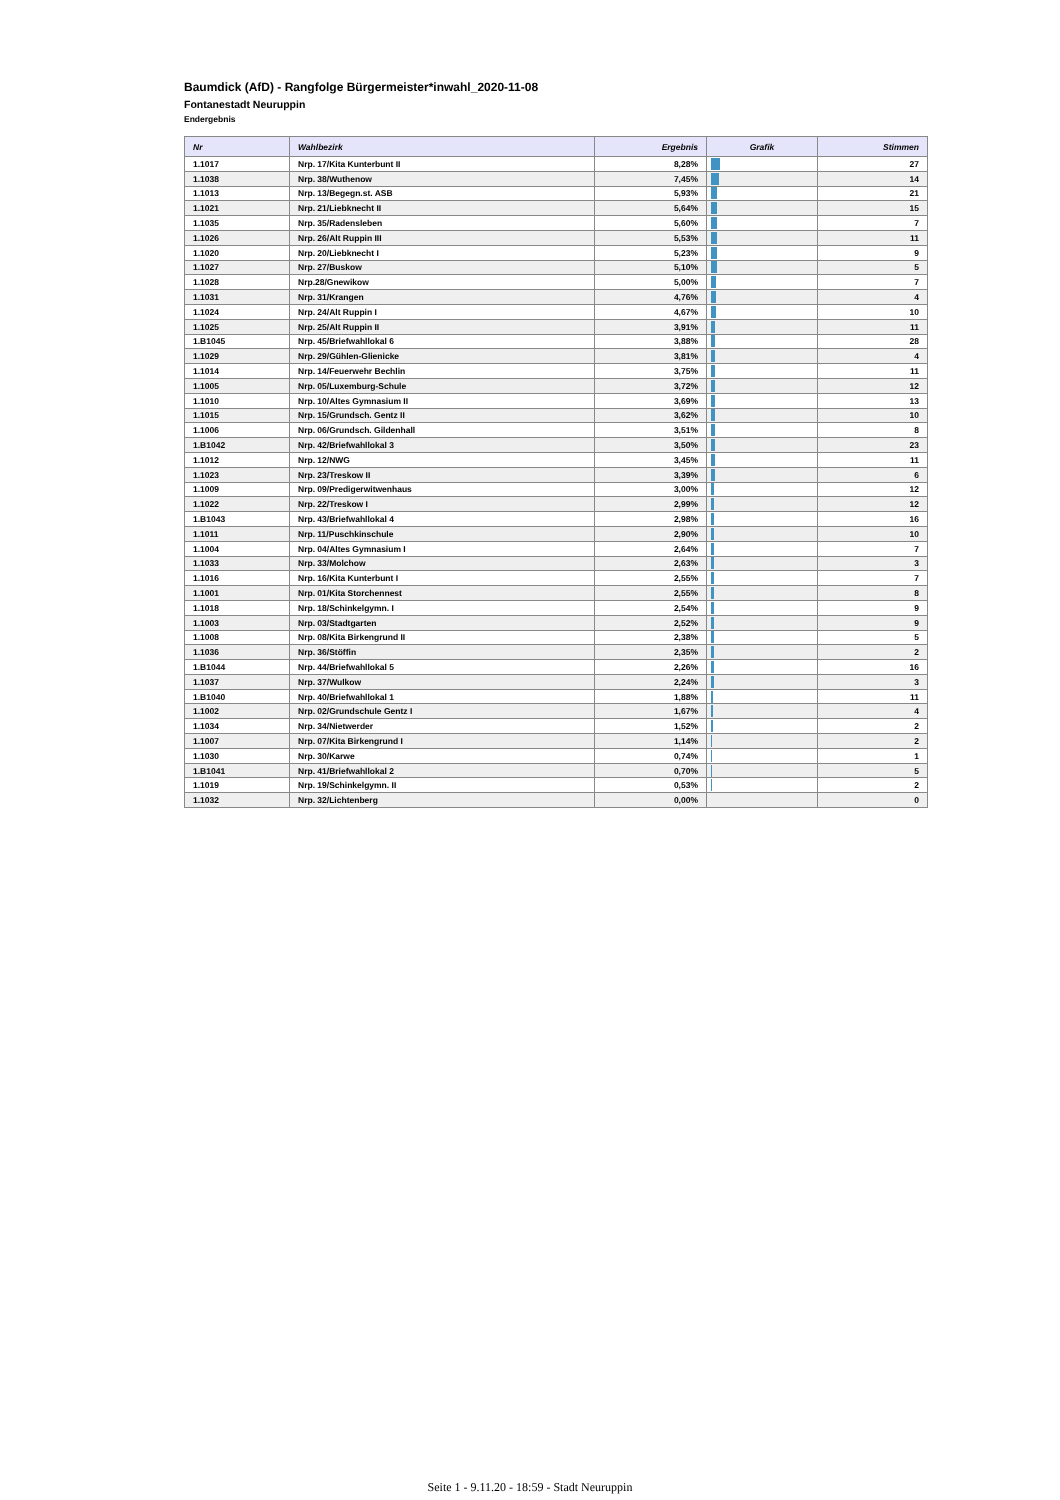Baumdick (AfD) - Rangfolge Bürgermeister*inwahl_2020-11-08
Fontanestadt Neuruppin
Endergebnis
| Nr | Wahlbezirk | Ergebnis | Grafik | Stimmen |
| --- | --- | --- | --- | --- |
| 1.1017 | Nrp. 17/Kita Kunterbunt II | 8,28% | | 27 |
| 1.1038 | Nrp. 38/Wuthenow | 7,45% | | 14 |
| 1.1013 | Nrp. 13/Begegn.st. ASB | 5,93% | | 21 |
| 1.1021 | Nrp. 21/Liebknecht II | 5,64% | | 15 |
| 1.1035 | Nrp. 35/Radensleben | 5,60% | | 7 |
| 1.1026 | Nrp. 26/Alt Ruppin III | 5,53% | | 11 |
| 1.1020 | Nrp. 20/Liebknecht I | 5,23% | | 9 |
| 1.1027 | Nrp. 27/Buskow | 5,10% | | 5 |
| 1.1028 | Nrp.28/Gnewikow | 5,00% | | 7 |
| 1.1031 | Nrp. 31/Krangen | 4,76% | | 4 |
| 1.1024 | Nrp. 24/Alt Ruppin I | 4,67% | | 10 |
| 1.1025 | Nrp. 25/Alt Ruppin II | 3,91% | | 11 |
| 1.B1045 | Nrp. 45/Briefwahllokal 6 | 3,88% | | 28 |
| 1.1029 | Nrp. 29/Gühlen-Glienicke | 3,81% | | 4 |
| 1.1014 | Nrp. 14/Feuerwehr Bechlin | 3,75% | | 11 |
| 1.1005 | Nrp. 05/Luxemburg-Schule | 3,72% | | 12 |
| 1.1010 | Nrp. 10/Altes Gymnasium II | 3,69% | | 13 |
| 1.1015 | Nrp. 15/Grundsch. Gentz II | 3,62% | | 10 |
| 1.1006 | Nrp. 06/Grundsch. Gildenhall | 3,51% | | 8 |
| 1.B1042 | Nrp. 42/Briefwahllokal 3 | 3,50% | | 23 |
| 1.1012 | Nrp. 12/NWG | 3,45% | | 11 |
| 1.1023 | Nrp. 23/Treskow II | 3,39% | | 6 |
| 1.1009 | Nrp. 09/Predigerwitwenhaus | 3,00% | | 12 |
| 1.1022 | Nrp. 22/Treskow I | 2,99% | | 12 |
| 1.B1043 | Nrp. 43/Briefwahllokal 4 | 2,98% | | 16 |
| 1.1011 | Nrp. 11/Puschkinschule | 2,90% | | 10 |
| 1.1004 | Nrp. 04/Altes Gymnasium I | 2,64% | | 7 |
| 1.1033 | Nrp. 33/Molchow | 2,63% | | 3 |
| 1.1016 | Nrp. 16/Kita Kunterbunt I | 2,55% | | 7 |
| 1.1001 | Nrp. 01/Kita Storchennest | 2,55% | | 8 |
| 1.1018 | Nrp. 18/Schinkelgymn. I | 2,54% | | 9 |
| 1.1003 | Nrp. 03/Stadtgarten | 2,52% | | 9 |
| 1.1008 | Nrp. 08/Kita Birkengrund II | 2,38% | | 5 |
| 1.1036 | Nrp. 36/Stöffin | 2,35% | | 2 |
| 1.B1044 | Nrp. 44/Briefwahllokal 5 | 2,26% | | 16 |
| 1.1037 | Nrp. 37/Wulkow | 2,24% | | 3 |
| 1.B1040 | Nrp. 40/Briefwahllokal 1 | 1,88% | | 11 |
| 1.1002 | Nrp. 02/Grundschule Gentz I | 1,67% | | 4 |
| 1.1034 | Nrp. 34/Nietwerder | 1,52% | | 2 |
| 1.1007 | Nrp. 07/Kita Birkengrund I | 1,14% | | 2 |
| 1.1030 | Nrp. 30/Karwe | 0,74% | | 1 |
| 1.B1041 | Nrp. 41/Briefwahllokal 2 | 0,70% | | 5 |
| 1.1019 | Nrp. 19/Schinkelgymn. II | 0,53% | | 2 |
| 1.1032 | Nrp. 32/Lichtenberg | 0,00% | | 0 |
Seite 1 - 9.11.20 - 18:59 - Stadt Neuruppin